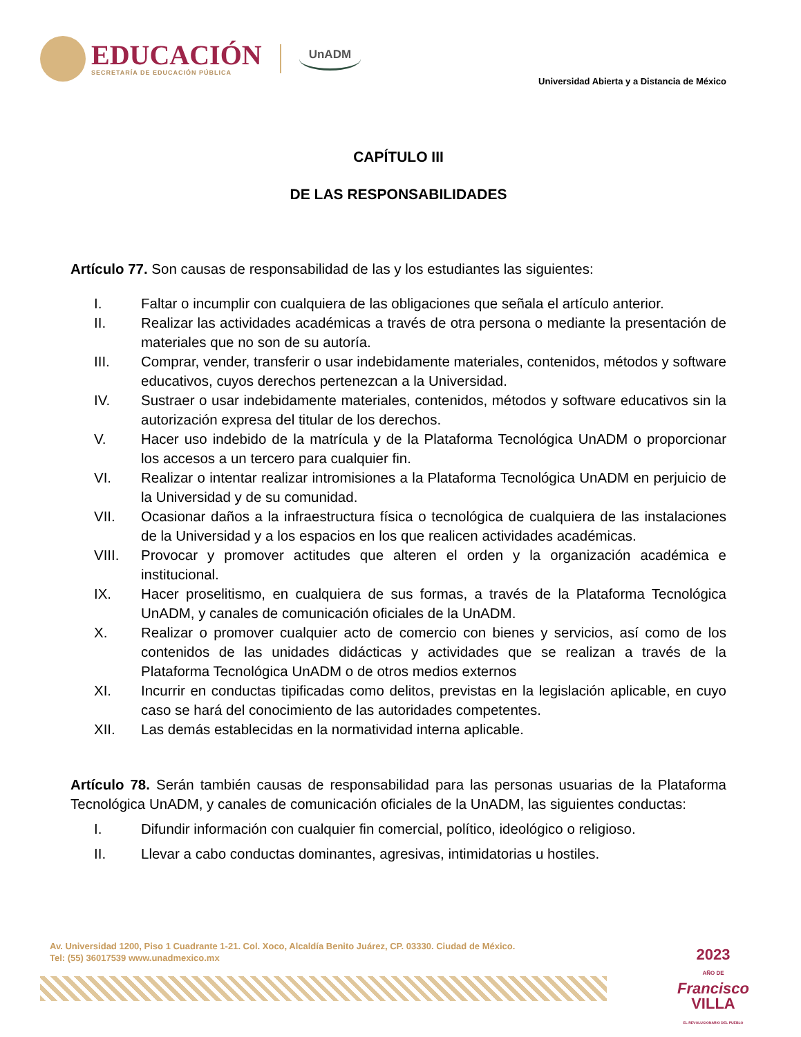EDUCACIÓN
SECRETARÍA DE EDUCACIÓN PÚBLICA
UnADM
Universidad Abierta y a Distancia de México
CAPÍTULO III
DE LAS RESPONSABILIDADES
Artículo 77. Son causas de responsabilidad de las y los estudiantes las siguientes:
I. Faltar o incumplir con cualquiera de las obligaciones que señala el artículo anterior.
II. Realizar las actividades académicas a través de otra persona o mediante la presentación de materiales que no son de su autoría.
III. Comprar, vender, transferir o usar indebidamente materiales, contenidos, métodos y software educativos, cuyos derechos pertenezcan a la Universidad.
IV. Sustraer o usar indebidamente materiales, contenidos, métodos y software educativos sin la autorización expresa del titular de los derechos.
V. Hacer uso indebido de la matrícula y de la Plataforma Tecnológica UnADM o proporcionar los accesos a un tercero para cualquier fin.
VI. Realizar o intentar realizar intromisiones a la Plataforma Tecnológica UnADM en perjuicio de la Universidad y de su comunidad.
VII. Ocasionar daños a la infraestructura física o tecnológica de cualquiera de las instalaciones de la Universidad y a los espacios en los que realicen actividades académicas.
VIII. Provocar y promover actitudes que alteren el orden y la organización académica e institucional.
IX. Hacer proselitismo, en cualquiera de sus formas, a través de la Plataforma Tecnológica UnADM, y canales de comunicación oficiales de la UnADM.
X. Realizar o promover cualquier acto de comercio con bienes y servicios, así como de los contenidos de las unidades didácticas y actividades que se realizan a través de la Plataforma Tecnológica UnADM o de otros medios externos
XI. Incurrir en conductas tipificadas como delitos, previstas en la legislación aplicable, en cuyo caso se hará del conocimiento de las autoridades competentes.
XII. Las demás establecidas en la normatividad interna aplicable.
Artículo 78. Serán también causas de responsabilidad para las personas usuarias de la Plataforma Tecnológica UnADM, y canales de comunicación oficiales de la UnADM, las siguientes conductas:
I. Difundir información con cualquier fin comercial, político, ideológico o religioso.
II. Llevar a cabo conductas dominantes, agresivas, intimidatorias u hostiles.
Av. Universidad 1200, Piso 1 Cuadrante 1-21. Col. Xoco, Alcaldía Benito Juárez, CP. 03330. Ciudad de México.
Tel: (55) 36017539 www.unadmexico.mx
2023
AÑO DE
Francisco
VILLA
EL REVOLUCIONARIO DEL PUEBLO